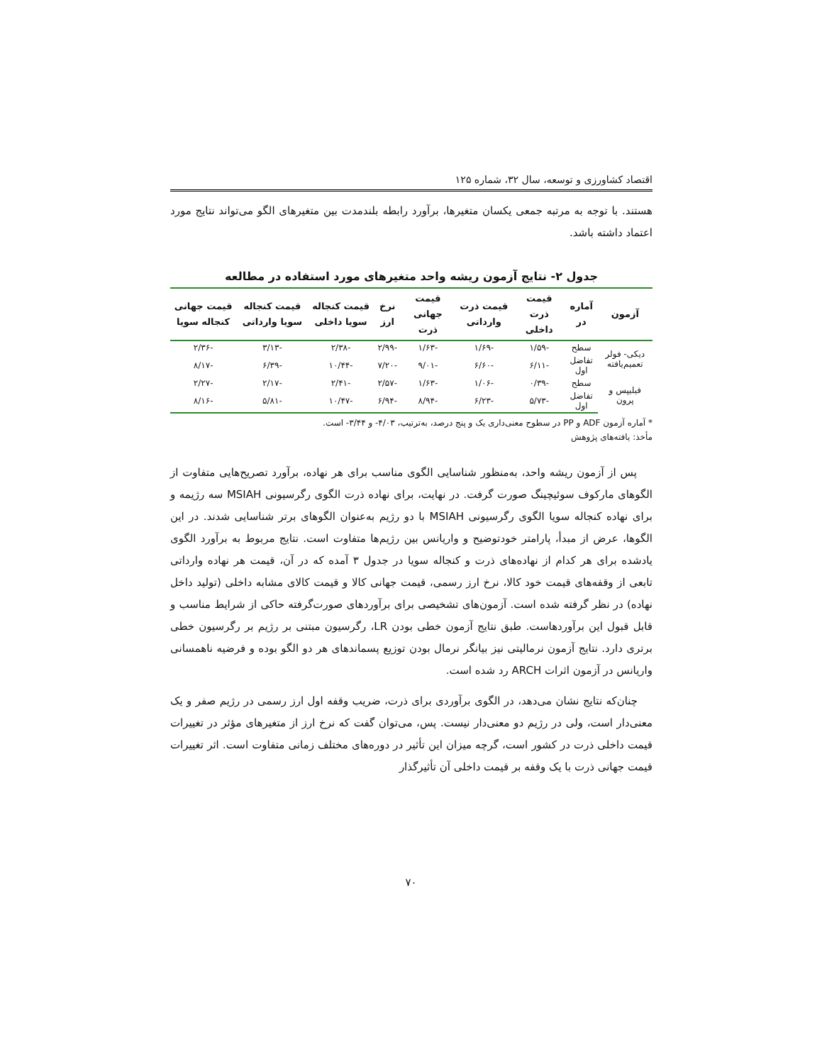اقتصاد کشاورزی و توسعه، سال ۳۲، شماره ۱۲۵
هستند. با توجه به مرتبه جمعی یکسان متغیرها، برآورد رابطه بلندمدت بین متغیرهای الگو می‌تواند نتایج مورد اعتماد داشته باشد.
جدول ۲- نتایج آزمون ریشه واحد متغیرهای مورد استفاده در مطالعه
| آزمون | آماره در | قیمت ذرت داخلی | قیمت ذرت وارداتی | قیمت جهانی ذرت | نرخ ارز | قیمت کنجاله سویا داخلی | قیمت کنجاله سویا وارداتی | قیمت جهانی کنجاله سویا |
| --- | --- | --- | --- | --- | --- | --- | --- | --- |
| دیکی- فولر تعمیم‌یافته | سطح | -۱/۵۹ | -۱/۶۹ | -۱/۶۳ | -۲/۹۹ | -۲/۳۸ | -۳/۱۳ | -۲/۳۶ |
| | تفاضل اول | -۶/۱۱ | -۶/۶۰ | -۹/۰۱ | -۷/۲۰ | -۱۰/۴۴ | -۶/۳۹ | -۸/۱۷ |
| فیلیپس و پرون | سطح | -۰/۳۹ | -۱/۰۶ | -۱/۶۳ | -۲/۵۷ | -۲/۴۱ | -۲/۱۷ | -۲/۲۷ |
| | تفاضل اول | -۵/۷۳ | -۶/۲۳ | -۸/۹۴ | -۶/۹۴ | -۱۰/۴۷ | -۵/۸۱ | -۸/۱۶ |
* آماره آزمون ADF و PP در سطوح معنی‌داری یک و پنج درصد، به‌ترتیب، ۴/۰۳- و ۳/۴۴- است.
مأخذ: یافته‌های پژوهش
پس از آزمون ریشه واحد، به‌منظور شناسایی الگوی مناسب برای هر نهاده، برآورد تصریح‌هایی متفاوت از الگوهای مارکوف سوئیچینگ صورت گرفت. در نهایت، برای نهاده ذرت الگوی رگرسیونی MSIAH سه رژیمه و برای نهاده کنجاله سویا الگوی رگرسیونی MSIAH با دو رژیم به‌عنوان الگوهای برتر شناسایی شدند. در این الگوها، عرض از مبدأ، پارامتر خودتوضیح و واریانس بین رژیم‌ها متفاوت است. نتایج مربوط به برآورد الگوی یادشده برای هر کدام از نهاده‌های ذرت و کنجاله سویا در جدول ۳ آمده که در آن، قیمت هر نهاده وارداتی تابعی از وقفه‌های قیمت خود کالا، نرخ ارز رسمی، قیمت جهانی کالا و قیمت کالای مشابه داخلی (تولید داخل نهاده) در نظر گرفته شده است. آزمون‌های تشخیصی برای برآوردهای صورت‌گرفته حاکی از شرایط مناسب و قابل قبول این برآوردهاست. طبق نتایج آزمون خطی بودن LR، رگرسیون مبتنی بر رژیم بر رگرسیون خطی برتری دارد. نتایج آزمون نرمالیتی نیز بیانگر نرمال بودن توزیع پسماندهای هر دو الگو بوده و فرضیه ناهمسانی واریانس در آزمون اثرات ARCH رد شده است.
چنان‌که نتایج نشان می‌دهد، در الگوی برآوردی برای ذرت، ضریب وقفه اول ارز رسمی در رژیم صفر و یک معنی‌دار است، ولی در رژیم دو معنی‌دار نیست. پس، می‌توان گفت که نرخ ارز از متغیرهای مؤثر در تغییرات قیمت داخلی ذرت در کشور است، گرچه میزان این تأثیر در دوره‌های مختلف زمانی متفاوت است. اثر تغییرات قیمت جهانی ذرت با یک وقفه بر قیمت داخلی آن تأثیرگذار
۷۰